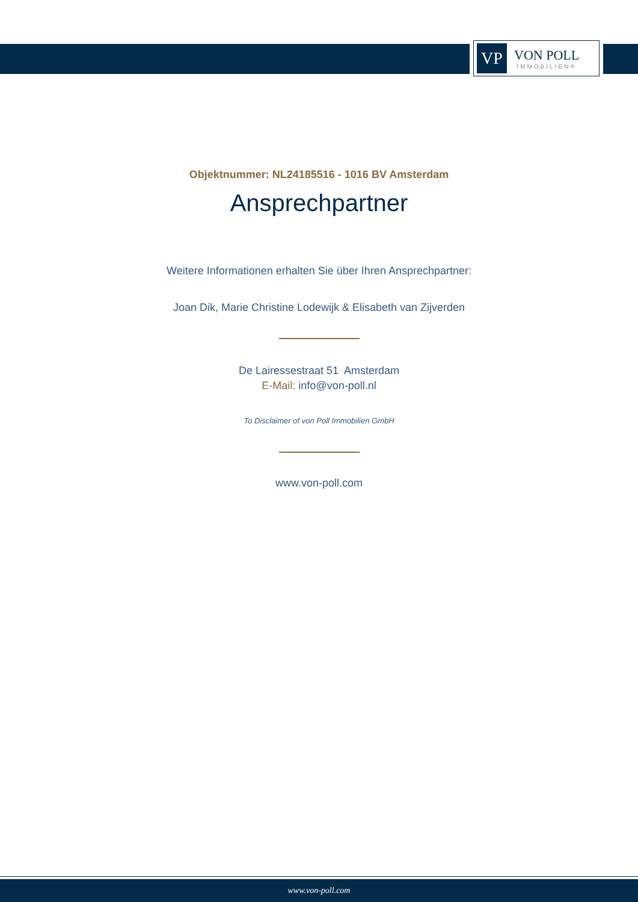VP
VON POLL
IMMOBILIEN®
Objektnummer: NL24185516 - 1016 BV Amsterdam
Ansprechpartner
Weitere Informationen erhalten Sie über Ihren Ansprechpartner:
Joan Dik, Marie Christine Lodewijk & Elisabeth van Zijverden
De Lairessestraat 51 Amsterdam
E-Mail: info@von-poll.nl
To Disclaimer of von Poll Immobilien GmbH
www.von-poll.com
www.von-poll.com